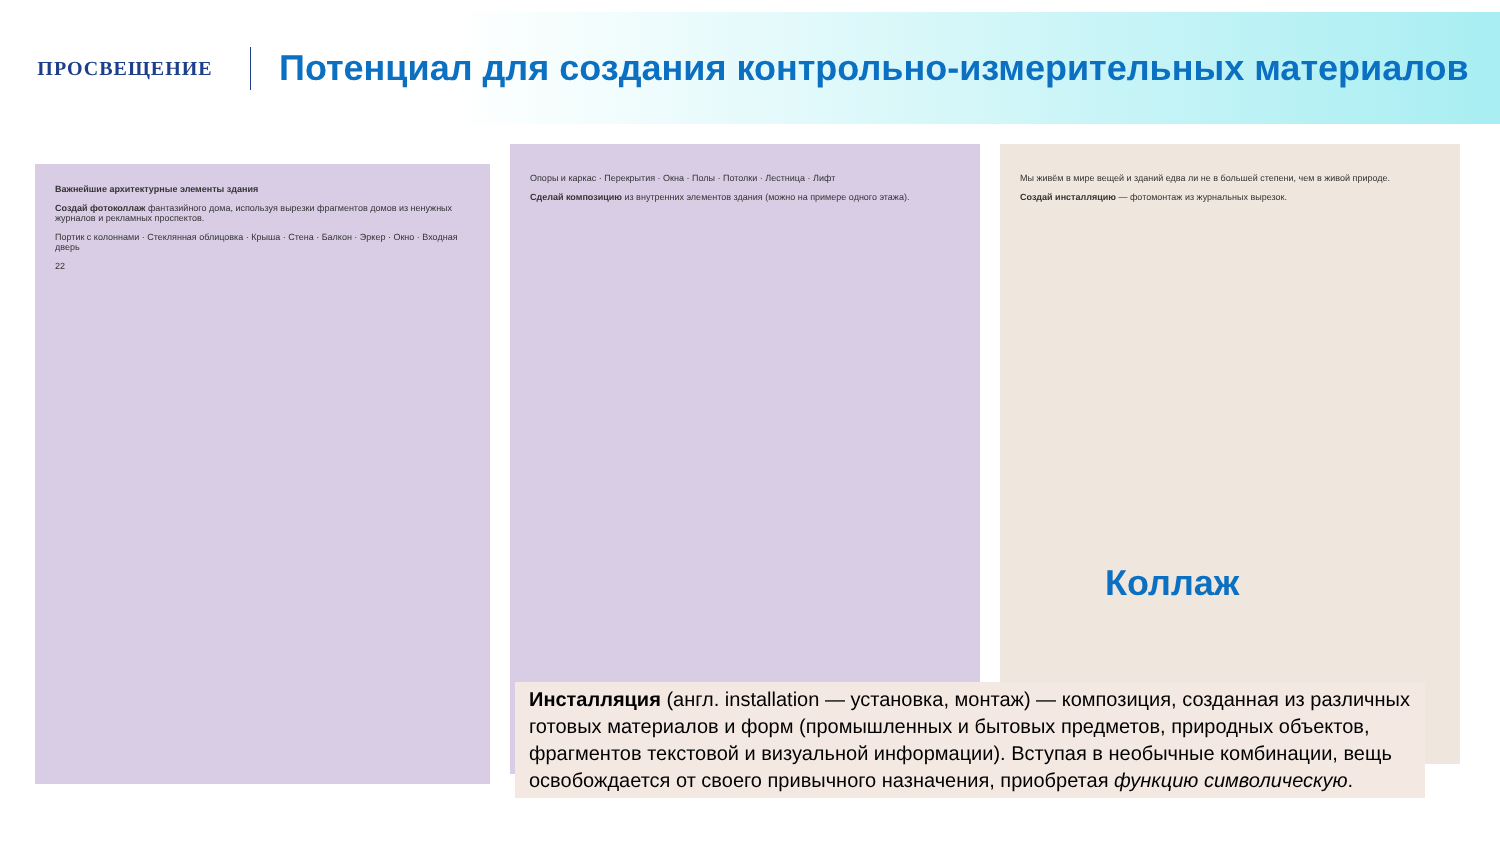ПРОСВЕЩЕНИЕ
Потенциал для создания контрольно-измерительных материалов
Важнейшие архитектурные элементы здания
Создай фотоколлаж фантазийного дома, используя вырезки фрагментов домов из ненужных журналов и рекламных проспектов.
Портик с колоннами · Стеклянная облицовка · Крыша · Стена · Балкон · Эркер · Окно · Входная дверь
22
Опоры и каркас · Перекрытия · Окна · Полы · Потолки · Лестница · Лифт
Сделай композицию из внутренних элементов здания (можно на примере одного этажа).
Мы живём в мире вещей и зданий едва ли не в большей степени, чем в живой природе.
Создай инсталляцию — фотомонтаж из журнальных вырезок.
Коллаж
Инсталляция (англ. installation — установка, монтаж) — композиция, созданная из различных готовых материалов и форм (промышленных и бытовых предметов, природных объектов, фрагментов текстовой и визуальной информации). Вступая в необычные комбинации, вещь освобождается от своего привычного назначения, приобретая функцию символическую.